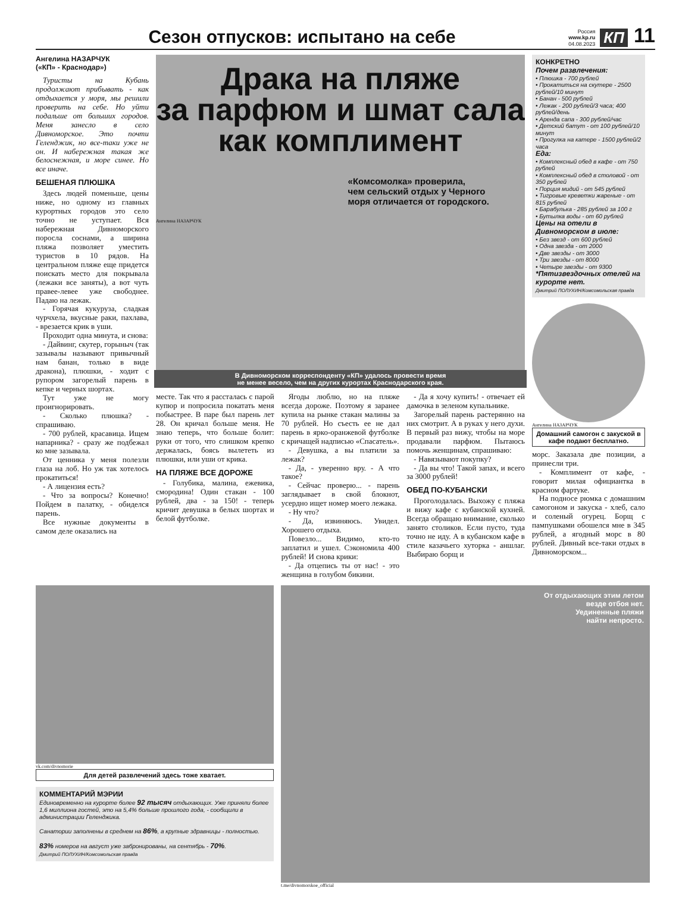Сезон отпусков: испытано на себе
Россия
www.kp.ru
04.08.2023
КП 11
Ангелина НАЗАРЧУК
(«КП» - Краснодар»)
Туристы на Кубань продолжают прибывать - как отдыхается у моря, мы решили проверить на себе. Но уйти подальше от больших городов. Меня занесло в село Дивноморское. Это почти Геленджик, но все-таки уже не он. И набережная такая же белоснежная, и море синее. Но все иначе.
БЕШЕНАЯ ПЛЮШКА
Здесь людей поменьше, цены ниже, но одному из главных курортных городов это село точно не уступает. Вся набережная Дивноморского поросла соснами, а ширина пляжа позволяет уместить туристов в 10 рядов. На центральном пляже еще придется поискать место для покрывала (лежаки все заняты), а вот чуть правее-левее уже свободнее. Падаю на лежак.
- Горячая кукуруза, сладкая чурчхела, вкусные раки, пахлава, - врезается крик в уши.
Проходит одна минута, и снова:
- Дайвинг, скутер, горыныч (так зазывалы называют привычный нам банан, только в виде дракона), плюшки, - ходит с рупором загорелый парень в кепке и черных шортах.
Тут уже не могу проигнорировать.
- Сколько плюшка? - спрашиваю.
- 700 рублей, красавица. Ищем напарника? - сразу же подбежал ко мне зазывала.
От ценника у меня полезли глаза на лоб. Но уж так хотелось прокатиться!
- А лицензия есть?
- Что за вопросы? Конечно! Пойдем в палатку, - обиделся парень.
Все нужные документы в самом деле оказались на
Драка на пляже
за парфюм и шмат сала
как комплимент
«Комсомолка» проверила,
чем сельский отдых у Черного
моря отличается от городского.
Ангелина НАЗАРЧУК
В Дивноморском корреспонденту «КП» удалось провести время
не менее весело, чем на других курортах Краснодарского края.
месте. Так что я расста­лась с парой купюр и попросила покатать меня побыстрее. В паре был парень лет 28. Он кричал больше меня. Не знаю теперь, что больше болит: руки от того, что слишком крепко держалась, боясь вылететь из плюшки, или уши от крика.
НА ПЛЯЖЕ ВСЕ ДОРОЖЕ
- Голубика, малина, ежевика, смородина! Один стакан - 100 рублей, два - за 150! - теперь кричит девушка в белых шортах и белой футболке.
Ягоды люблю, но на пляже всегда дороже. Поэтому я заранее купила на рынке стакан малины за 70 рублей. Но съесть ее не дал парень в ярко-оранжевой футболке с кричащей надписью «Спасатель».
- Девушка, а вы платили за лежак?
- Да, - уверенно вру. - А что такое?
- Сейчас проверю... - парень заглядывает в свой блокнот, усердно ищет номер моего лежака.
- Ну что?
- Да, извиняюсь. Увидел. Хорошего отдыха.
Повезло... Видимо, кто-то заплатил и ушел. Сэкономила 400 рублей! И снова крики:
- Да отцепись ты от нас! - это женщина в голубом бикини.
- Да я хочу купить! - отвечает ей дамочка в зеленом купальнике.
Загорелый парень растерянно на них смотрит. А в руках у него духи. В первый раз вижу, чтобы на море продавали парфюм. Пытаюсь помочь женщинам, спрашиваю:
- Навязывают покупку?
- Да вы что! Такой запах, и всего за 3000 рублей!
ОБЕД ПО-КУБАНСКИ
Проголодалась. Выхожу с пляжа и вижу кафе с кубанской кухней. Всегда обращаю внимание, сколько занято столиков. Если пусто, туда точно не иду. А в кубанском кафе в стиле казачьего хутор­ка - аншлаг. Выбираю борщ и
КОНКРЕТНО
Почем развлечения:
• Плюшка - 700 рублей
• Прокатиться на скутере - 2500 рублей/10 минут
• Банан - 500 рублей
• Лежак - 200 рублей/3 часа; 400 рублей/день
• Аренда сапа - 300 рублей/час
• Детский батут - от 100 рублей/10 минут
• Прогулка на катере - 1500 рублей/2 часа
Еда:
• Комплексный обед в кафе - от 750 рублей
• Комплексный обед в столовой - от 350 рублей
• Порция мидий - от 545 рублей
• Тигровые креветки жареные - от 815 рублей
• Барабулька - 285 рублей за 100 г
• Бутылка воды - от 60 рублей
Цены на отели в Дивноморском в июле:
• Без звезд - от 600 рублей
• Одна звезда - от 2000
• Две звезды - от 3000
• Три звезды - от 8000
• Четыре звезды - от 9300
*Пятизвездочных отелей на курорте нет.
Дмитрий ПОЛУХИН/Комсомольская правда
Ангелина НАЗАРЧУК
Домашний самогон с закуской в кафе подают бесплатно.
морс. Заказала две позиции, а принесли три.
- Комплимент от кафе, - говорит милая официантка в красном фартуке.
На подносе рюмка с домашним самогоном и закуска - хлеб, сало и соленый огурец. Борщ с пампушками обошелся мне в 345 рублей, а ягодный морс в 80 рублей. Дивный все-таки отдых в Дивноморском...
vk.com/divnomorie
Для детей развлечений здесь тоже хватает.
КОММЕНТАРИЙ МЭРИИ
Единовременно на курорте более 92 тысяч отдыхающих. Уже приняли более 1,6 миллиона гостей, это на 5,4% больше прошлого года, - сообщили в администрации Геленджика.
Санатории заполнены в среднем на 86%, а крупные здравницы - полностью.
83% номеров на август уже забронированы, на сентябрь - 70%.
Дмитрий ПОЛУХИН/Комсомольская правда
От отдыхающих этим летом
везде отбоя нет.
Уединенные пляжи
найти непросто.
t.me/divnomorskoe_official